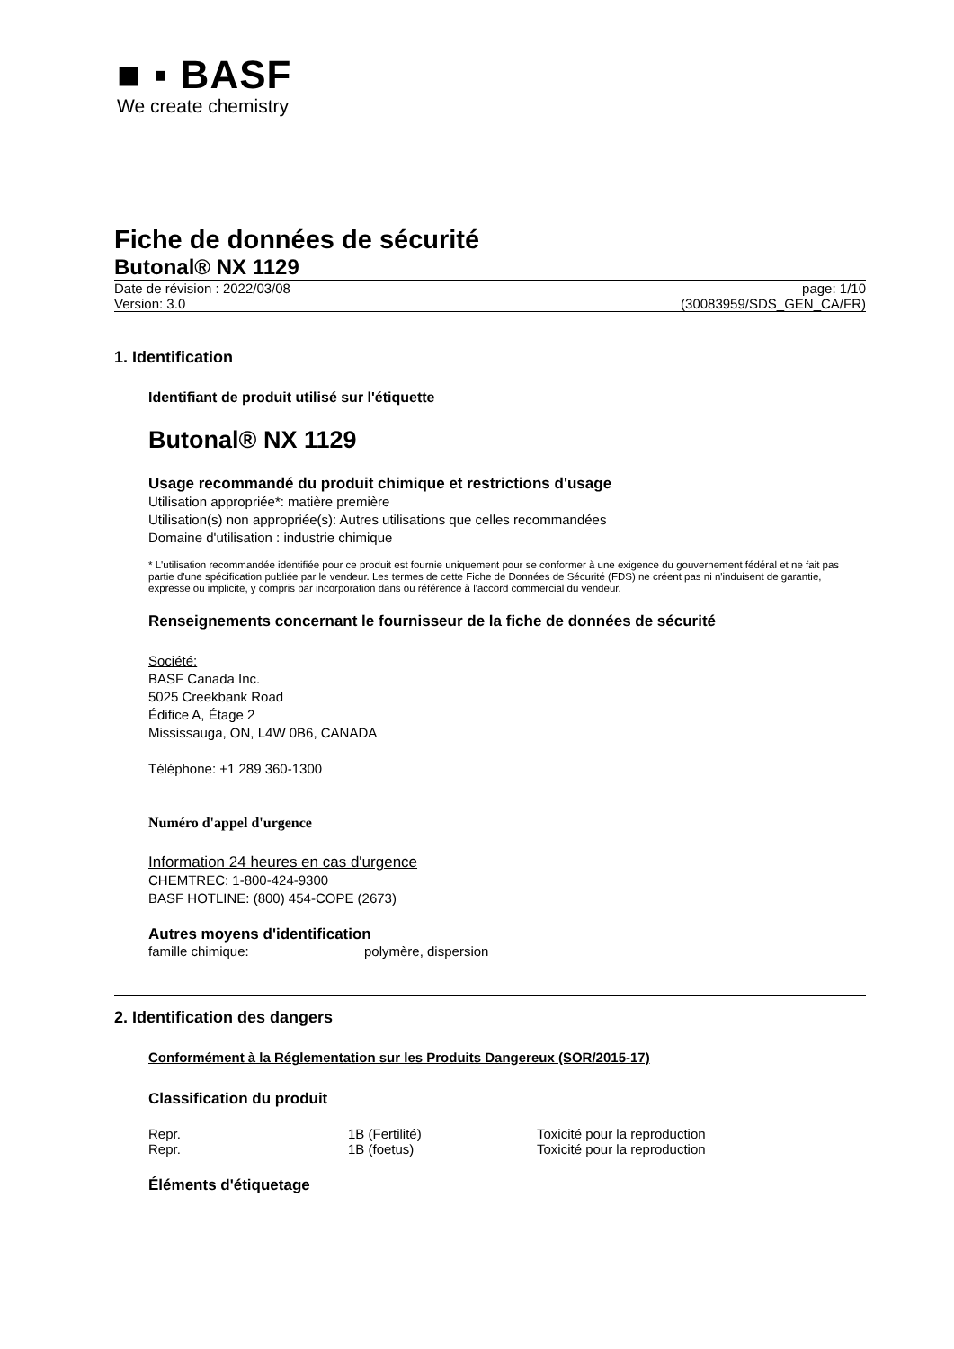■ ▪ BASF
We create chemistry
Fiche de données de sécurité
Butonal® NX 1129
Date de révision : 2022/03/08
Version: 3.0
page: 1/10
(30083959/SDS_GEN_CA/FR)
1. Identification
Identifiant de produit utilisé sur l'étiquette
Butonal® NX 1129
Usage recommandé du produit chimique et restrictions d'usage
Utilisation appropriée*: matière première
Utilisation(s) non appropriée(s): Autres utilisations que celles recommandées
Domaine d'utilisation : industrie chimique
* L'utilisation recommandée identifiée pour ce produit est fournie uniquement pour se conformer à une exigence du gouvernement fédéral et ne fait pas partie d'une spécification publiée par le vendeur. Les termes de cette Fiche de Données de Sécurité (FDS) ne créent pas ni n'induisent de garantie, expresse ou implicite, y compris par incorporation dans ou référence à l'accord commercial du vendeur.
Renseignements concernant le fournisseur de la fiche de données de sécurité
Société:
BASF Canada Inc.
5025 Creekbank Road
Édifice A, Étage 2
Mississauga, ON, L4W 0B6, CANADA
Téléphone: +1 289 360-1300
Numéro d'appel d'urgence
Information 24 heures en cas d'urgence
CHEMTREC: 1-800-424-9300
BASF HOTLINE: (800) 454-COPE (2673)
Autres moyens d'identification
| famille chimique: | polymère, dispersion |
2. Identification des dangers
Conformément à la Réglementation sur les Produits Dangereux (SOR/2015-17)
Classification du produit
| Repr. | 1B (Fertilité) | Toxicité pour la reproduction |
| Repr. | 1B (foetus) | Toxicité pour la reproduction |
Éléments d'étiquetage